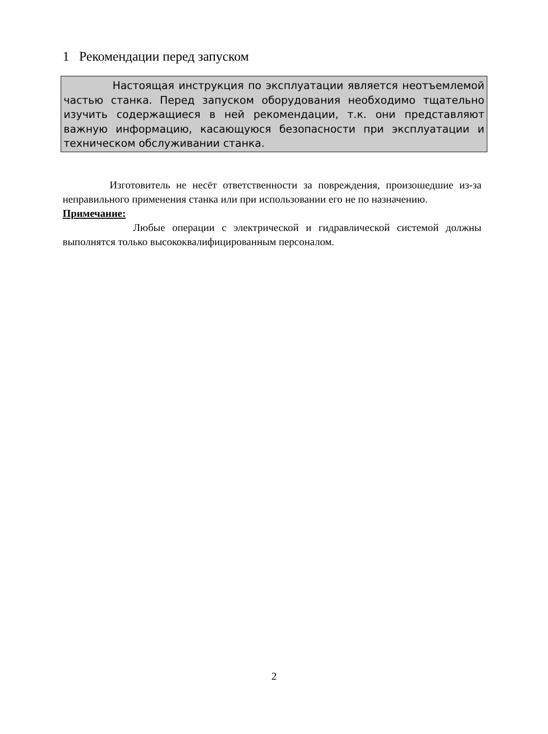1 Рекомендации перед запуском
Настоящая инструкция по эксплуатации является неотъемлемой частью станка. Перед запуском оборудования необходимо тщательно изучить содержащиеся в ней рекомендации, т.к. они представляют важную информацию, касающуюся безопасности при эксплуатации и техническом обслуживании станка.
Изготовитель не несёт ответственности за повреждения, произошедшие из-за неправильного применения станка или при использовании его не по назначению.
Примечание:
Любые операции с электрической и гидравлической системой должны выполнятся только высококвалифицированным персоналом.
2